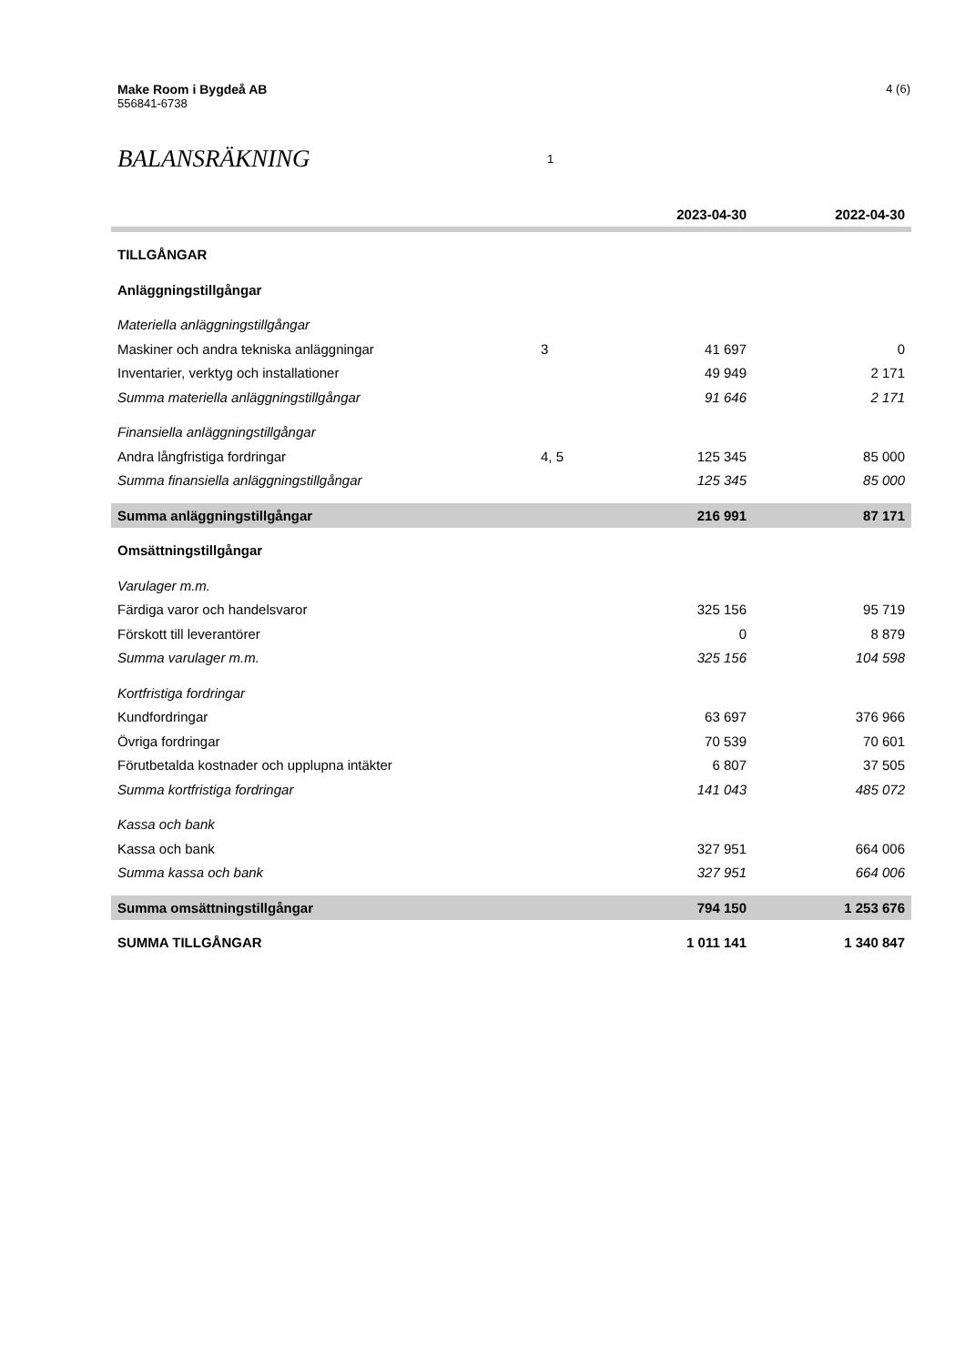Make Room i Bygdeå AB
556841-6738
4 (6)
BALANSRÄKNING
1
| | | 2023-04-30 | 2022-04-30 |
| --- | --- | --- | --- |
| TILLGÅNGAR | | | |
| Anläggningstillgångar | | | |
| Materiella anläggningstillgångar | | | |
| Maskiner och andra tekniska anläggningar | 3 | 41 697 | 0 |
| Inventarier, verktyg och installationer | | 49 949 | 2 171 |
| Summa materiella anläggningstillgångar | | 91 646 | 2 171 |
| Finansiella anläggningstillgångar | | | |
| Andra långfristiga fordringar | 4, 5 | 125 345 | 85 000 |
| Summa finansiella anläggningstillgångar | | 125 345 | 85 000 |
| Summa anläggningstillgångar | | 216 991 | 87 171 |
| Omsättningstillgångar | | | |
| Varulager m.m. | | | |
| Färdiga varor och handelsvaror | | 325 156 | 95 719 |
| Förskott till leverantörer | | 0 | 8 879 |
| Summa varulager m.m. | | 325 156 | 104 598 |
| Kortfristiga fordringar | | | |
| Kundfordringar | | 63 697 | 376 966 |
| Övriga fordringar | | 70 539 | 70 601 |
| Förutbetalda kostnader och upplupna intäkter | | 6 807 | 37 505 |
| Summa kortfristiga fordringar | | 141 043 | 485 072 |
| Kassa och bank | | | |
| Kassa och bank | | 327 951 | 664 006 |
| Summa kassa och bank | | 327 951 | 664 006 |
| Summa omsättningstillgångar | | 794 150 | 1 253 676 |
| SUMMA TILLGÅNGAR | | 1 011 141 | 1 340 847 |